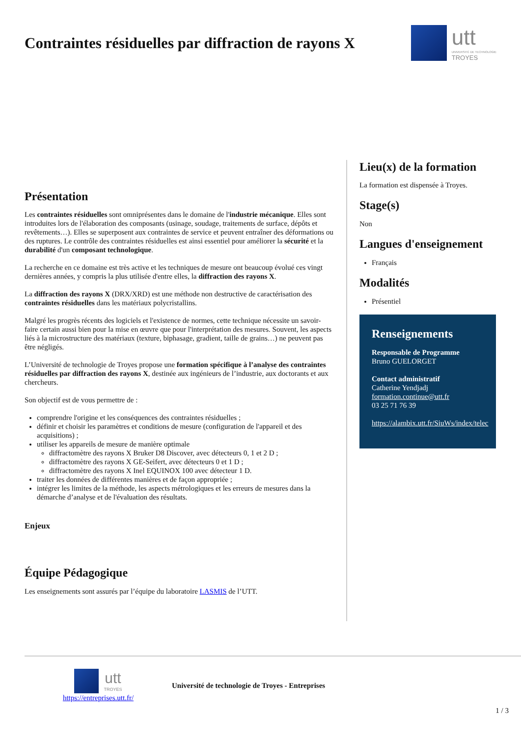Contraintes résiduelles par diffraction de rayons X
utt
UNIVERSITÉ DE TECHNOLOGIE
TROYES
Présentation
Les contraintes résiduelles sont omniprésentes dans le domaine de l'industrie mécanique. Elles sont introduites lors de l'élaboration des composants (usinage, soudage, traitements de surface, dépôts et revêtements…). Elles se superposent aux contraintes de service et peuvent entraîner des déformations ou des ruptures. Le contrôle des contraintes résiduelles est ainsi essentiel pour améliorer la sécurité et la durabilité d'un composant technologique.
La recherche en ce domaine est très active et les techniques de mesure ont beaucoup évolué ces vingt dernières années, y compris la plus utilisée d'entre elles, la diffraction des rayons X.
La diffraction des rayons X (DRX/XRD) est une méthode non destructive de caractérisation des contraintes résiduelles dans les matériaux polycristallins.
Malgré les progrès récents des logiciels et l'existence de normes, cette technique nécessite un savoir-faire certain aussi bien pour la mise en œuvre que pour l'interprétation des mesures. Souvent, les aspects liés à la microstructure des matériaux (texture, biphasage, gradient, taille de grains…) ne peuvent pas être négligés.
L’Université de technologie de Troyes propose une formation spécifique à l’analyse des contraintes résiduelles par diffraction des rayons X, destinée aux ingénieurs de l’industrie, aux doctorants et aux chercheurs.
Son objectif est de vous permettre de :
comprendre l'origine et les conséquences des contraintes résiduelles ;
définir et choisir les paramètres et conditions de mesure (configuration de l'appareil et des acquisitions) ;
utiliser les appareils de mesure de manière optimale
diffractomètre des rayons X Bruker D8 Discover, avec détecteurs 0, 1 et 2 D ;
diffractomètre des rayons X GE-Seifert, avec détecteurs 0 et 1 D ;
diffractomètre des rayons X Inel EQUINOX 100 avec détecteur 1 D.
traiter les données de différentes manières et de façon appropriée ;
intégrer les limites de la méthode, les aspects métrologiques et les erreurs de mesures dans la démarche d’analyse et de l'évaluation des résultats.
Enjeux
Équipe Pédagogique
Les enseignements sont assurés par l’équipe du laboratoire LASMIS de l’UTT.
Lieu(x) de la formation
La formation est dispensée à Troyes.
Stage(s)
Non
Langues d'enseignement
Français
Modalités
Présentiel
Renseignements
Responsable de Programme
Bruno GUELORGET
Contact administratif
Catherine Yendjadj
formation.continue@utt.fr
03 25 71 76 39
https://alambix.utt.fr/SiuWs/index/telec
utt
TROYES
https://entreprises.utt.fr/
Université de technologie de Troyes - Entreprises
1 / 3